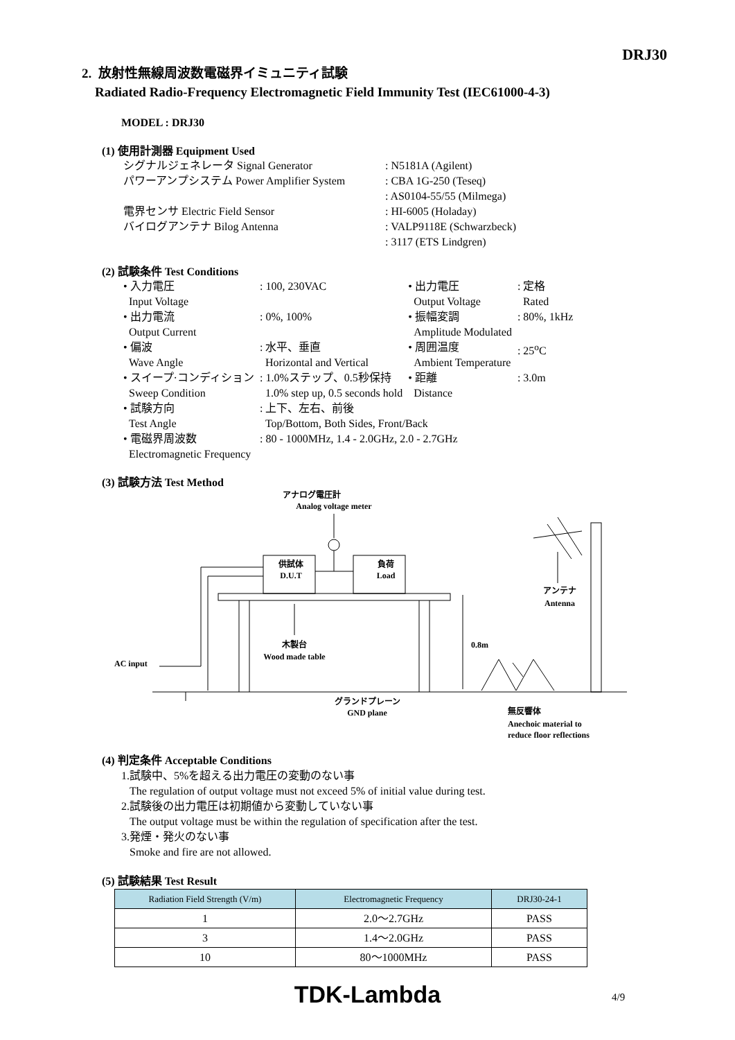DRJ30
2. 放射性無線周波数電磁界イミュニティ試験
Radiated Radio-Frequency Electromagnetic Field Immunity Test (IEC61000-4-3)
MODEL : DRJ30
(1) 使用計測器 Equipment Used
| シグナルジェネレータ Signal Generator | : N5181A (Agilent) |
| パワーアンプシステム Power Amplifier System | : CBA 1G-250 (Teseq) |
| | : AS0104-55/55 (Milmega) |
| 電界センサ Electric Field Sensor | : HI-6005 (Holaday) |
| バイログアンテナ Bilog Antenna | : VALP9118E (Schwarzbeck) |
| | : 3117 (ETS Lindgren) |
(2) 試験条件 Test Conditions
| • 入力電圧 Input Voltage | : 100, 230VAC | • 出力電圧 Output Voltage | : 定格 Rated |
| • 出力電流 Output Current | : 0%, 100% | • 振幅変調 Amplitude Modulated | : 80%, 1kHz |
| • 偏波 Wave Angle | : 水平、垂直 Horizontal and Vertical | • 周囲温度 Ambient Temperature | : 25<sup>o</sup>C |
| • スイープ·コンディション Sweep Condition | : 1.0%ステップ、0.5秒保持 1.0% step up, 0.5 seconds hold | • 距離 Distance | : 3.0m |
| • 試験方向 Test Angle | : 上下、左右、前後 Top/Bottom, Both Sides, Front/Back | | |
| • 電磁界周波数 Electromagnetic Frequency | : 80 - 1000MHz, 1.4 - 2.0GHz, 2.0 - 2.7GHz | | |
(3) 試験方法 Test Method
アナログ電圧計
Analog voltage meter
供試体
D.U.T
負荷
Load
木製台
Wood made table
0.8m
AC input
アンテナ
Antenna
グランドプレーン
GND plane
無反響体
Anechoic material to
reduce floor reflections
(4) 判定条件 Acceptable Conditions
1.試験中、5%を超える出力電圧の変動のない事
The regulation of output voltage must not exceed 5% of initial value during test.
2.試験後の出力電圧は初期値から変動していない事
The output voltage must be within the regulation of specification after the test.
3.発煙・発火のない事
Smoke and fire are not allowed.
(5) 試験結果 Test Result
| Radiation Field Strength (V/m) | Electromagnetic Frequency | DRJ30-24-1 |
| --- | --- | --- |
| 1 | 2.0～2.7GHz | PASS |
| 3 | 1.4～2.0GHz | PASS |
| 10 | 80～1000MHz | PASS |
TDK-Lambda 4/9